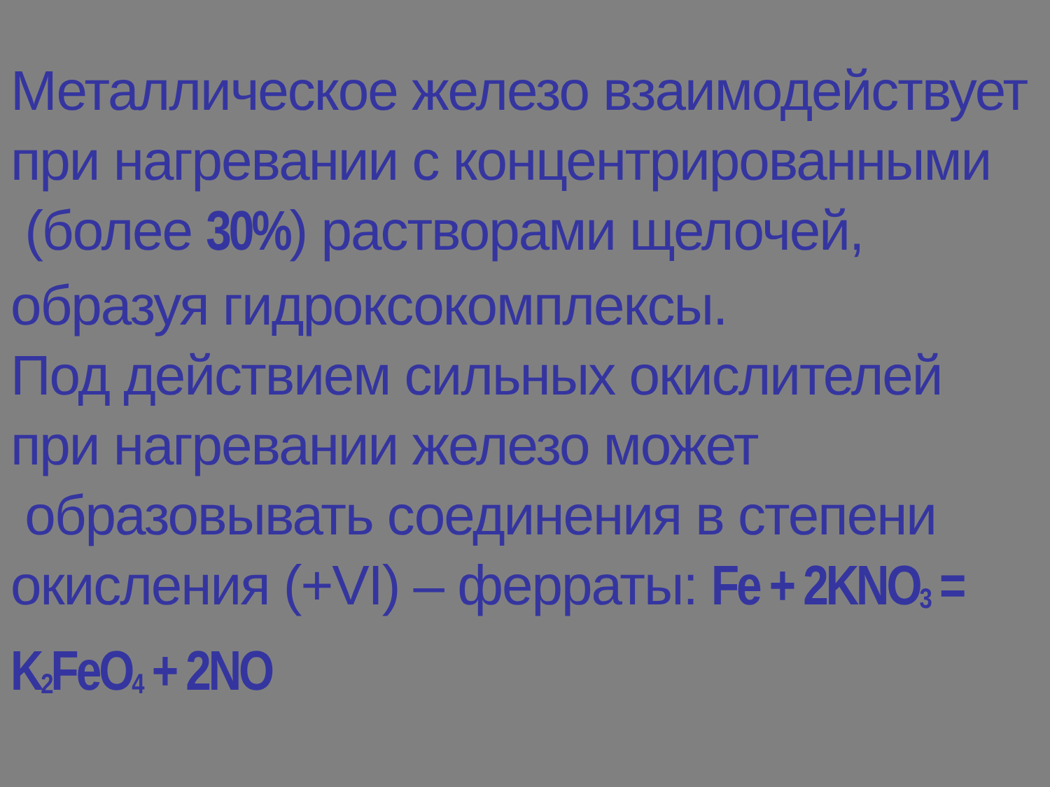Металлическое железо взаимодействует при нагревании с концентрированными
(более 30%) растворами щелочей, образуя гидроксокомплексы.
Под действием сильных окислителей при нагревании железо может
образовывать соединения в степени окисления (+VI) – ферраты: Fe + 2KNO<sub>3</sub> = K<sub>2</sub>FeO<sub>4</sub> + 2NO